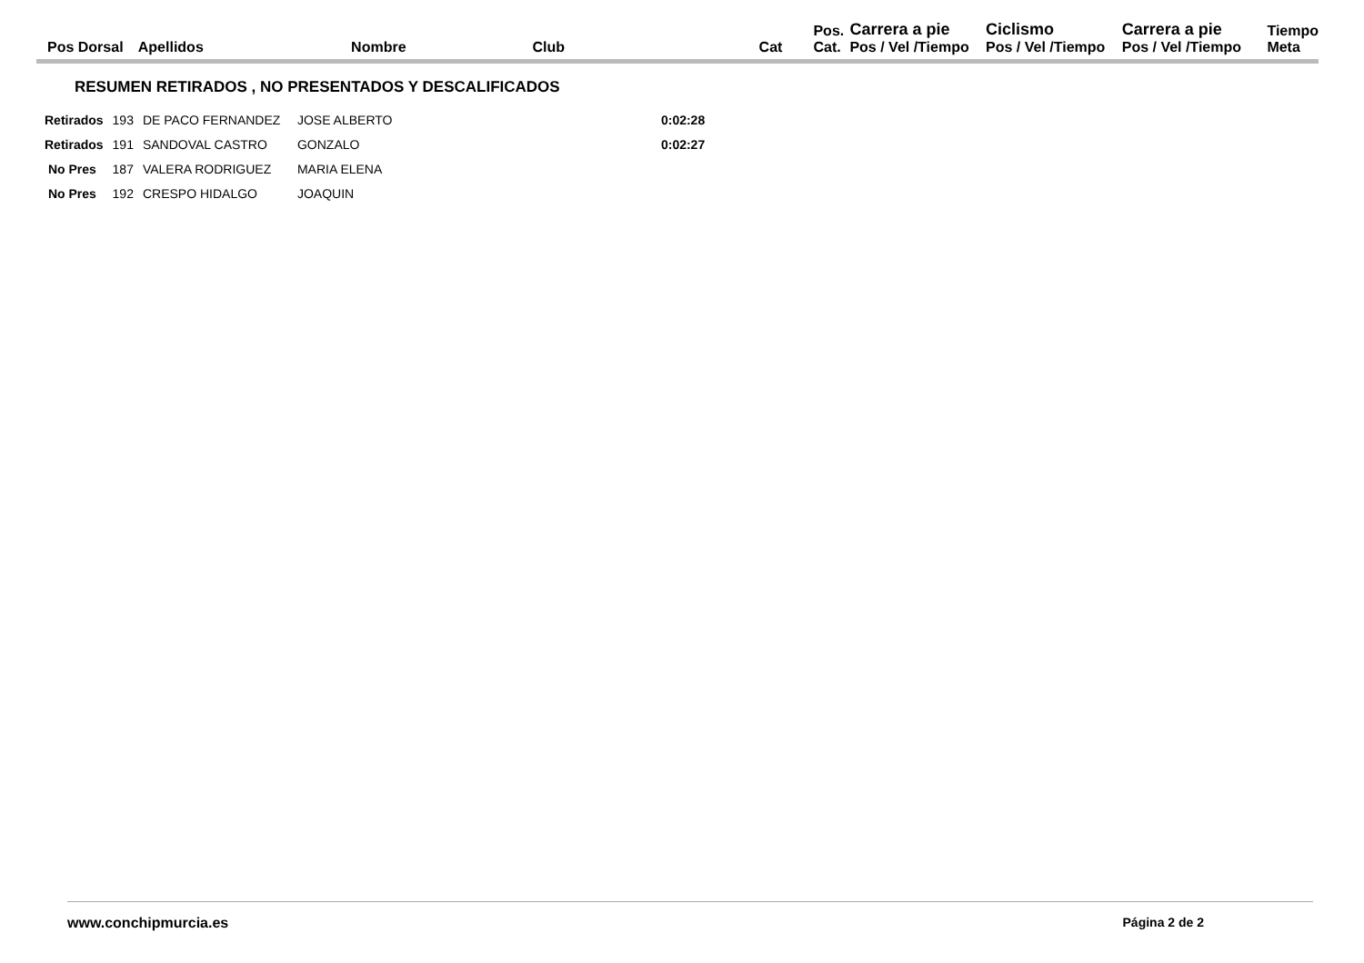| Pos Dorsal | Apellidos | Nombre | Club | Cat | Pos. Cat. | Carrera a pie Pos / Vel /Tiempo | Ciclismo Pos / Vel /Tiempo | Carrera a pie Pos / Vel /Tiempo | Tiempo Meta |
| --- | --- | --- | --- | --- | --- | --- | --- | --- | --- |
RESUMEN RETIRADOS , NO PRESENTADOS Y DESCALIFICADOS
| Retirados | 193 | DE PACO FERNANDEZ | JOSE ALBERTO | 0:02:28 |
| Retirados | 191 | SANDOVAL CASTRO | GONZALO | 0:02:27 |
| No Pres | 187 | VALERA RODRIGUEZ | MARIA ELENA | |
| No Pres | 192 | CRESPO HIDALGO | JOAQUIN | |
www.conchipmurcia.es Página 2 de 2